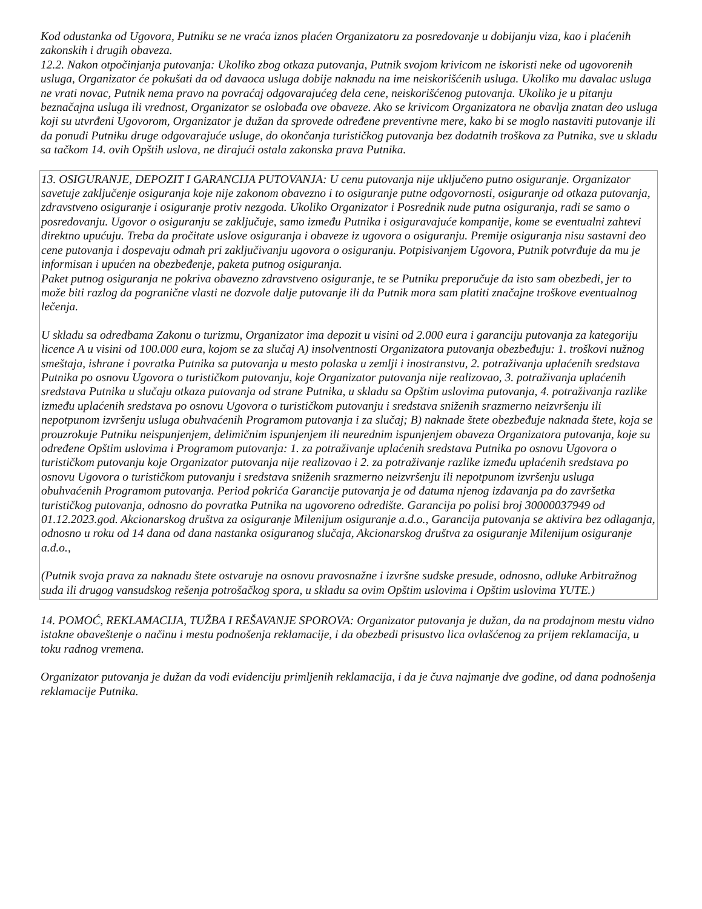Kod odustanka od Ugovora, Putniku se ne vraća iznos plaćen Organizatoru za posredovanje u dobijanju viza, kao i plaćenih zakonskih i drugih obaveza.
12.2. Nakon otpočinjanja putovanja: Ukoliko zbog otkaza putovanja, Putnik svojom krivicom ne iskoristi neke od ugovorenih usluga, Organizator će pokušati da od davaoca usluga dobije naknadu na ime neiskorišćenih usluga. Ukoliko mu davalac usluga ne vrati novac, Putnik nema pravo na povraćaj odgovarajućeg dela cene, neiskorišćenog putovanja. Ukoliko je u pitanju beznačajna usluga ili vrednost, Organizator se oslobađa ove obaveze. Ako se krivicom Organizatora ne obavlja znatan deo usluga koji su utvrđeni Ugovorom, Organizator je dužan da sprovede određene preventivne mere, kako bi se moglo nastaviti putovanje ili da ponudi Putniku druge odgovarajuće usluge, do okončanja turističkog putovanja bez dodatnih troškova za Putnika, sve u skladu sa tačkom 14. ovih Opštih uslova, ne dirajući ostala zakonska prava Putnika.
13. OSIGURANJE, DEPOZIT I GARANCIJA PUTOVANJA: U cenu putovanja nije uključeno putno osiguranje. Organizator savetuje zaključenje osiguranja koje nije zakonom obavezno i to osiguranje putne odgovornosti, osiguranje od otkaza putovanja, zdravstveno osiguranje i osiguranje protiv nezgoda. Ukoliko Organizator i Posrednik nude putna osiguranja, radi se samo o posredovanju. Ugovor o osiguranju se zaključuje, samo između Putnika i osiguravajuće kompanije, kome se eventualni zahtevi direktno upućuju. Treba da pročitate uslove osiguranja i obaveze iz ugovora o osiguranju. Premije osiguranja nisu sastavni deo cene putovanja i dospevaju odmah pri zaključivanju ugovora o osiguranju. Potpisivanjem Ugovora, Putnik potvrđuje da mu je informisan i upućen na obezbeđenje, paketa putnog osiguranja.
Paket putnog osiguranja ne pokriva obavezno zdravstveno osiguranje, te se Putniku preporučuje da isto sam obezbedi, jer to može biti razlog da pogranične vlasti ne dozvole dalje putovanje ili da Putnik mora sam platiti značajne troškove eventualnog lečenja.
U skladu sa odredbama Zakonu o turizmu, Organizator ima depozit u visini od 2.000 eura i garanciju putovanja za kategoriju licence A u visini od 100.000 eura, kojom se za slučaj A) insolventnosti Organizatora putovanja obezbeđuju: 1. troškovi nužnog smeštaja, ishrane i povratka Putnika sa putovanja u mesto polaska u zemlji i inostranstvu, 2. potraživanja uplaćenih sredstava Putnika po osnovu Ugovora o turističkom putovanju, koje Organizator putovanja nije realizovao, 3. potraživanja uplaćenih sredstava Putnika u slučaju otkaza putovanja od strane Putnika, u skladu sa Opštim uslovima putovanja, 4. potraživanja razlike između uplaćenih sredstava po osnovu Ugovora o turističkom putovanju i sredstava sniženih srazmerno neizvršenju ili nepotpunom izvršenju usluga obuhvaćenih Programom putovanja i za slučaj; B) naknade štete obezbeđuje naknada štete, koja se prouzrokuje Putniku neispunjenjem, delimičnim ispunjenjem ili neurednim ispunjenjem obaveza Organizatora putovanja, koje su određene Opštim uslovima i Programom putovanja: 1. za potraživanje uplaćenih sredstava Putnika po osnovu Ugovora o turističkom putovanju koje Organizator putovanja nije realizovao i 2. za potraživanje razlike između uplaćenih sredstava po osnovu Ugovora o turističkom putovanju i sredstava sniženih srazmerno neizvršenju ili nepotpunom izvršenju usluga obuhvaćenih Programom putovanja. Period pokrića Garancije putovanja je od datuma njenog izdavanja pa do završetka turističkog putovanja, odnosno do povratka Putnika na ugovoreno odredište. Garancija po polisi broj 30000037949 od 01.12.2023.god. Akcionarskog društva za osiguranje Milenijum osiguranje a.d.o., Garancija putovanja se aktivira bez odlaganja, odnosno u roku od 14 dana od dana nastanka osiguranog slučaja, Akcionarskog društva za osiguranje Milenijum osiguranje a.d.o.,
(Putnik svoja prava za naknadu štete ostvaruje na osnovu pravosnažne i izvršne sudske presude, odnosno, odluke Arbitražnog suda ili drugog vansudskog rešenja potrošačkog spora, u skladu sa ovim Opštim uslovima i Opštim uslovima YUTE.)
14. POMOĆ, REKLAMACIJA, TUŽBA I REŠAVANJE SPOROVA: Organizator putovanja je dužan, da na prodajnom mestu vidno istakne obaveštenje o načinu i mestu podnošenja reklamacije, i da obezbedi prisustvo lica ovlašćenog za prijem reklamacija, u toku radnog vremena.
Organizator putovanja je dužan da vodi evidenciju primljenih reklamacija, i da je čuva najmanje dve godine, od dana podnošenja reklamacije Putnika.